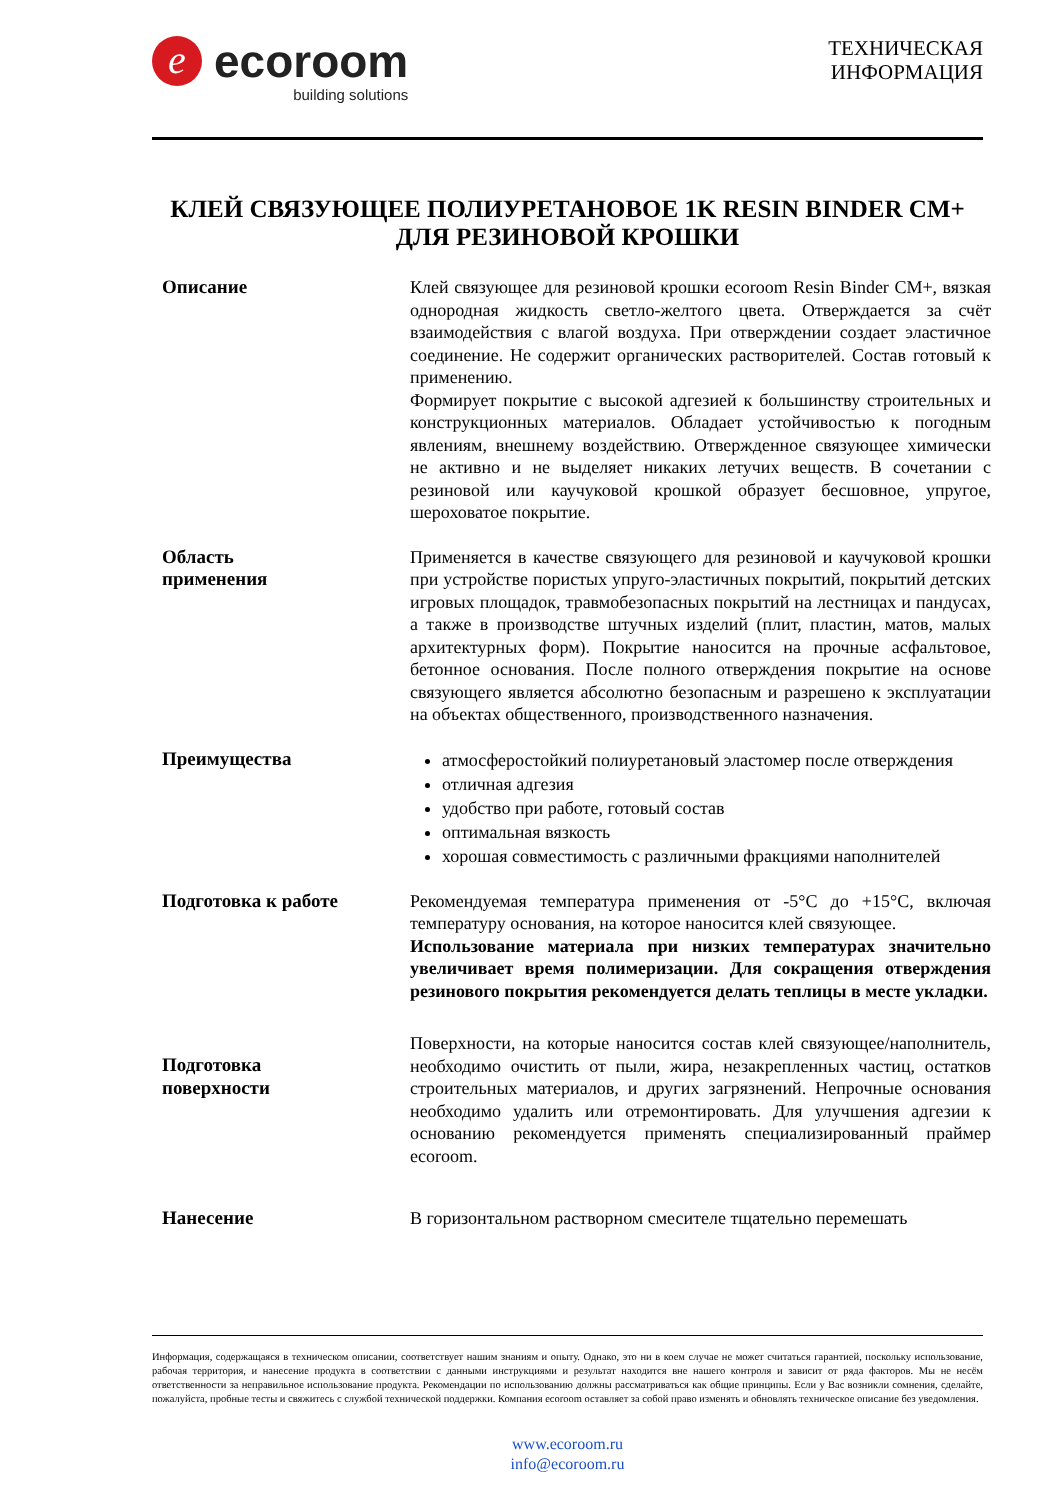e
ecoroom
building solutions
ТЕХНИЧЕСКАЯ
ИНФОРМАЦИЯ
КЛЕЙ СВЯЗУЮЩЕЕ ПОЛИУРЕТАНОВОЕ 1K RESIN BINDER CM+
ДЛЯ РЕЗИНОВОЙ КРОШКИ
Описание Клей связующее для резиновой крошки ecoroom Resin Binder CM+, вязкая однородная жидкость светло-желтого цвета. Отверждается за счёт взаимодействия с влагой воздуха. При отверждении создает эластичное соединение. Не содержит органических растворителей. Состав готовый к применению.
Формирует покрытие с высокой адгезией к большинству строительных и конструкционных материалов. Обладает устойчивостью к погодным явлениям, внешнему воздействию. Отвержденное связующее химически не активно и не выделяет никаких летучих веществ. В сочетании с резиновой или каучуковой крошкой образует бесшовное, упругое, шероховатое покрытие.
Область
применения
Применяется в качестве связующего для резиновой и каучуковой крошки при устройстве пористых упруго-эластичных покрытий, покрытий детских игровых площадок, травмобезопасных покрытий на лестницах и пандусах, а также в производстве штучных изделий (плит, пластин, матов, малых архитектурных форм). Покрытие наносится на прочные асфальтовое, бетонное основания. После полного отверждения покрытие на основе связующего является абсолютно безопасным и разрешено к эксплуатации на объектах общественного, производственного назначения.
Преимущества
атмосферостойкий полиуретановый эластомер после отверждения
отличная адгезия
удобство при работе, готовый состав
оптимальная вязкость
хорошая совместимость с различными фракциями наполнителей
Подготовка к работе Рекомендуемая температура применения от -5°C до +15°C, включая температуру основания, на которое наносится клей связующее.
Использование материала при низких температурах значительно увеличивает время полимеризации. Для сокращения отверждения резинового покрытия рекомендуется делать теплицы в месте укладки.
Подготовка
поверхности
Поверхности, на которые наносится состав клей связующее/наполнитель, необходимо очистить от пыли, жира, незакрепленных частиц, остатков строительных материалов, и других загрязнений. Непрочные основания необходимо удалить или отремонтировать. Для улучшения адгезии к основанию рекомендуется применять специализированный праймер ecoroom.
Нанесение В горизонтальном растворном смесителе тщательно перемешать
Информация, содержащаяся в техническом описании, соответствует нашим знаниям и опыту. Однако, это ни в коем случае не может считаться гарантией, поскольку использование, рабочая территория, и нанесение продукта в соответствии с данными инструкциями и результат находится вне нашего контроля и зависит от ряда факторов. Мы не несём ответственности за неправильное использование продукта. Рекомендации по использованию должны рассматриваться как общие принципы. Если у Вас возникли сомнения, сделайте, пожалуйста, пробные тесты и свяжитесь с службой технической поддержки. Компания ecoroom оставляет за собой право изменять и обновлять техническое описание без уведомления.
www.ecoroom.ru
info@ecoroom.ru